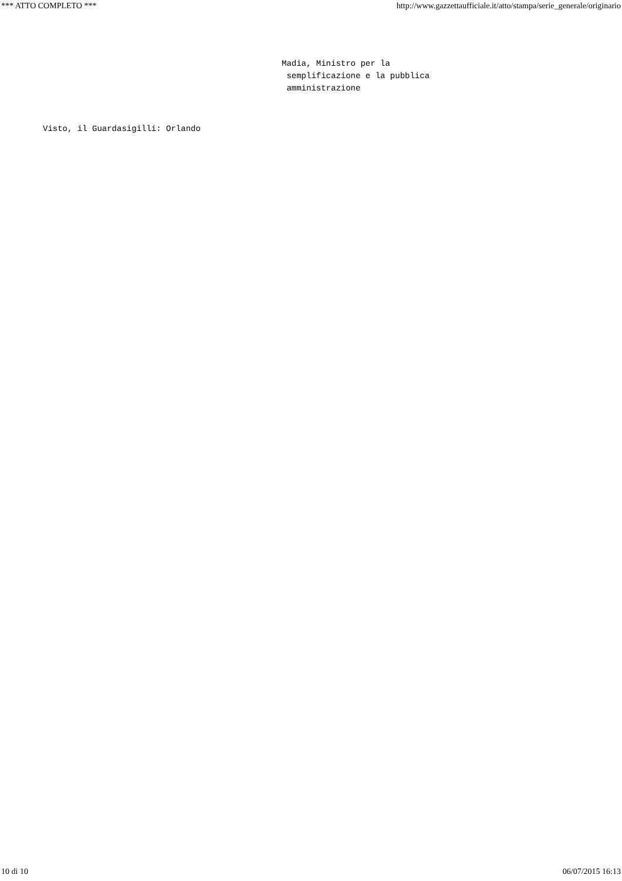*** ATTO COMPLETO *** http://www.gazzettaufficiale.it/atto/stampa/serie_generale/originario
Madia, Ministro per la
 semplificazione e la pubblica
 amministrazione
Visto, il Guardasigilli: Orlando
10 di 10 06/07/2015 16:13